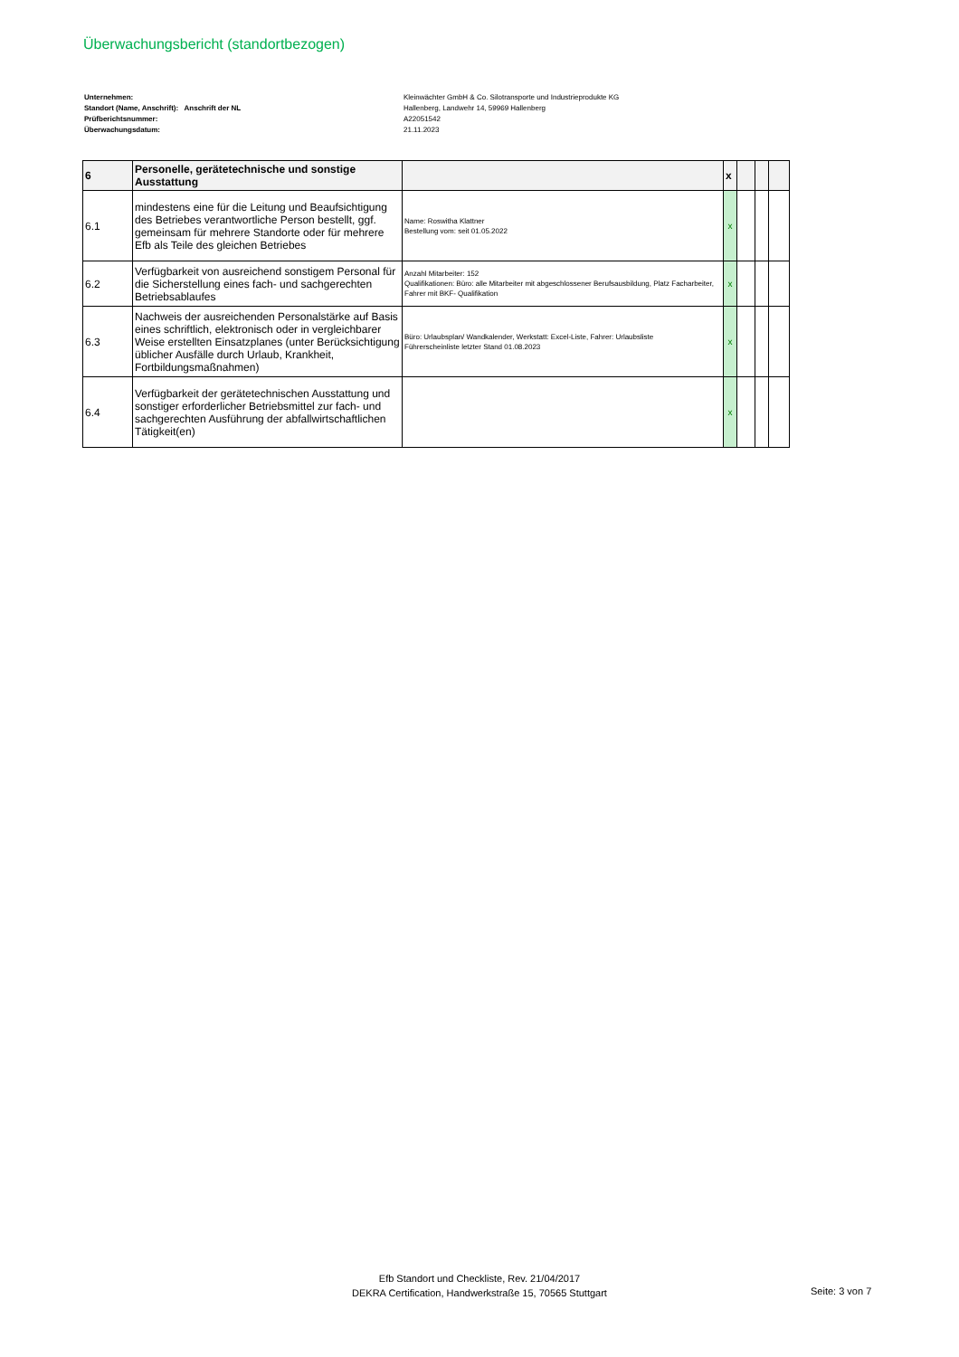Überwachungsbericht (standortbezogen)
Unternehmen:
Standort (Name, Anschrift): Anschrift der NL
Prüfberichtsnummer:
Überwachungsdatum:
Kleinwächter GmbH & Co. Silotransporte und Industrieprodukte KG
Hallenberg, Landwehr 14, 59969 Hallenberg
A22051542
21.11.2023
| 6 | Personelle, gerätetechnische und sonstige Ausstattung | | x | | | |
| --- | --- | --- | --- | --- | --- | --- |
| 6.1 | mindestens eine für die Leitung und Beaufsichtigung des Betriebes verantwortliche Person bestellt, ggf. gemeinsam für mehrere Standorte oder für mehrere Efb als Teile des gleichen Betriebes | Name: Roswitha Klattner Bestellung vom: seit 01.05.2022 | x | | | |
| 6.2 | Verfügbarkeit von ausreichend sonstigem Personal für die Sicherstellung eines fach- und sachgerechten Betriebsablaufes | Anzahl Mitarbeiter: 152 Qualifikationen: Büro: alle Mitarbeiter mit abgeschlossener Berufsausbildung, Platz Facharbeiter, Fahrer mit BKF- Qualifikation | x | | | |
| 6.3 | Nachweis der ausreichenden Personalstärke auf Basis eines schriftlich, elektronisch oder in vergleichbarer Weise erstellten Einsatzplanes (unter Berücksichtigung üblicher Ausfälle durch Urlaub, Krankheit, Fortbildungsmaßnahmen) | Büro: Urlaubsplan/ Wandkalender, Werkstatt: Excel-Liste, Fahrer: Urlaubsliste Führerscheinliste letzter Stand 01.08.2023 | x | | | |
| 6.4 | Verfügbarkeit der gerätetechnischen Ausstattung und sonstiger erforderlicher Betriebsmittel zur fach- und sachgerechten Ausführung der abfallwirtschaftlichen Tätigkeit(en) | | x | | | |
Efb Standort und Checkliste, Rev. 21/04/2017
DEKRA Certification, Handwerkstraße 15, 70565 Stuttgart
Seite: 3 von 7